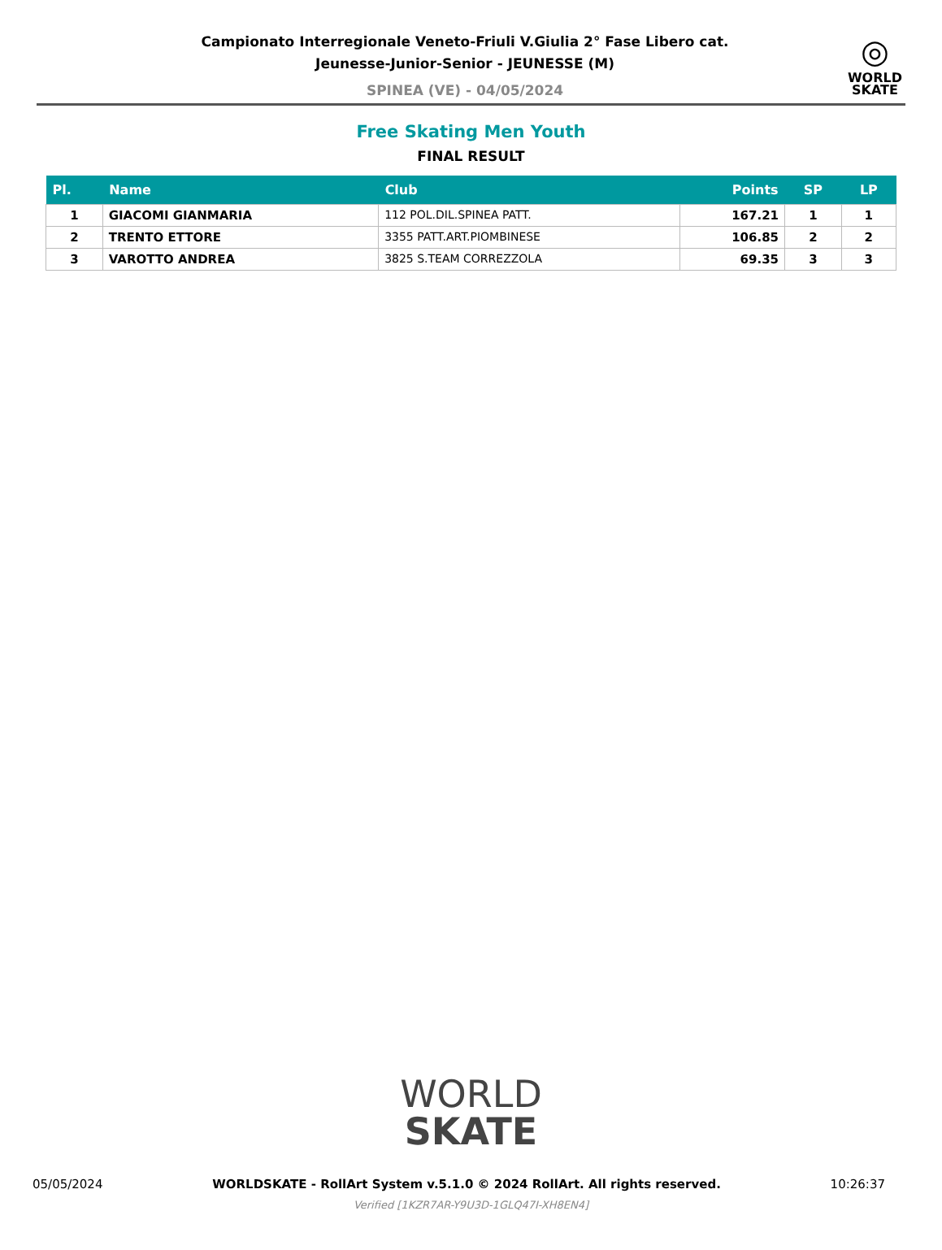Campionato Interregionale Veneto-Friuli V.Giulia 2° Fase Libero cat.
Jeunesse-Junior-Senior - JEUNESSE (M)
SPINEA (VE) - 04/05/2024
◎
WORLD
SKATE
Free Skating Men Youth
FINAL RESULT
| Pl. | Name | Club | Points | SP | LP |
| --- | --- | --- | --- | --- | --- |
| 1 | GIACOMI GIANMARIA | 112 POL.DIL.SPINEA PATT. | 167.21 | 1 | 1 |
| 2 | TRENTO ETTORE | 3355 PATT.ART.PIOMBINESE | 106.85 | 2 | 2 |
| 3 | VAROTTO ANDREA | 3825 S.TEAM CORREZZOLA | 69.35 | 3 | 3 |
WORLD
SKATE
05/05/2024 WORLDSKATE - RollArt System v.5.1.0 © 2024 RollArt. All rights reserved. 10:26:37
Verified [1KZR7AR-Y9U3D-1GLQ47I-XH8EN4]